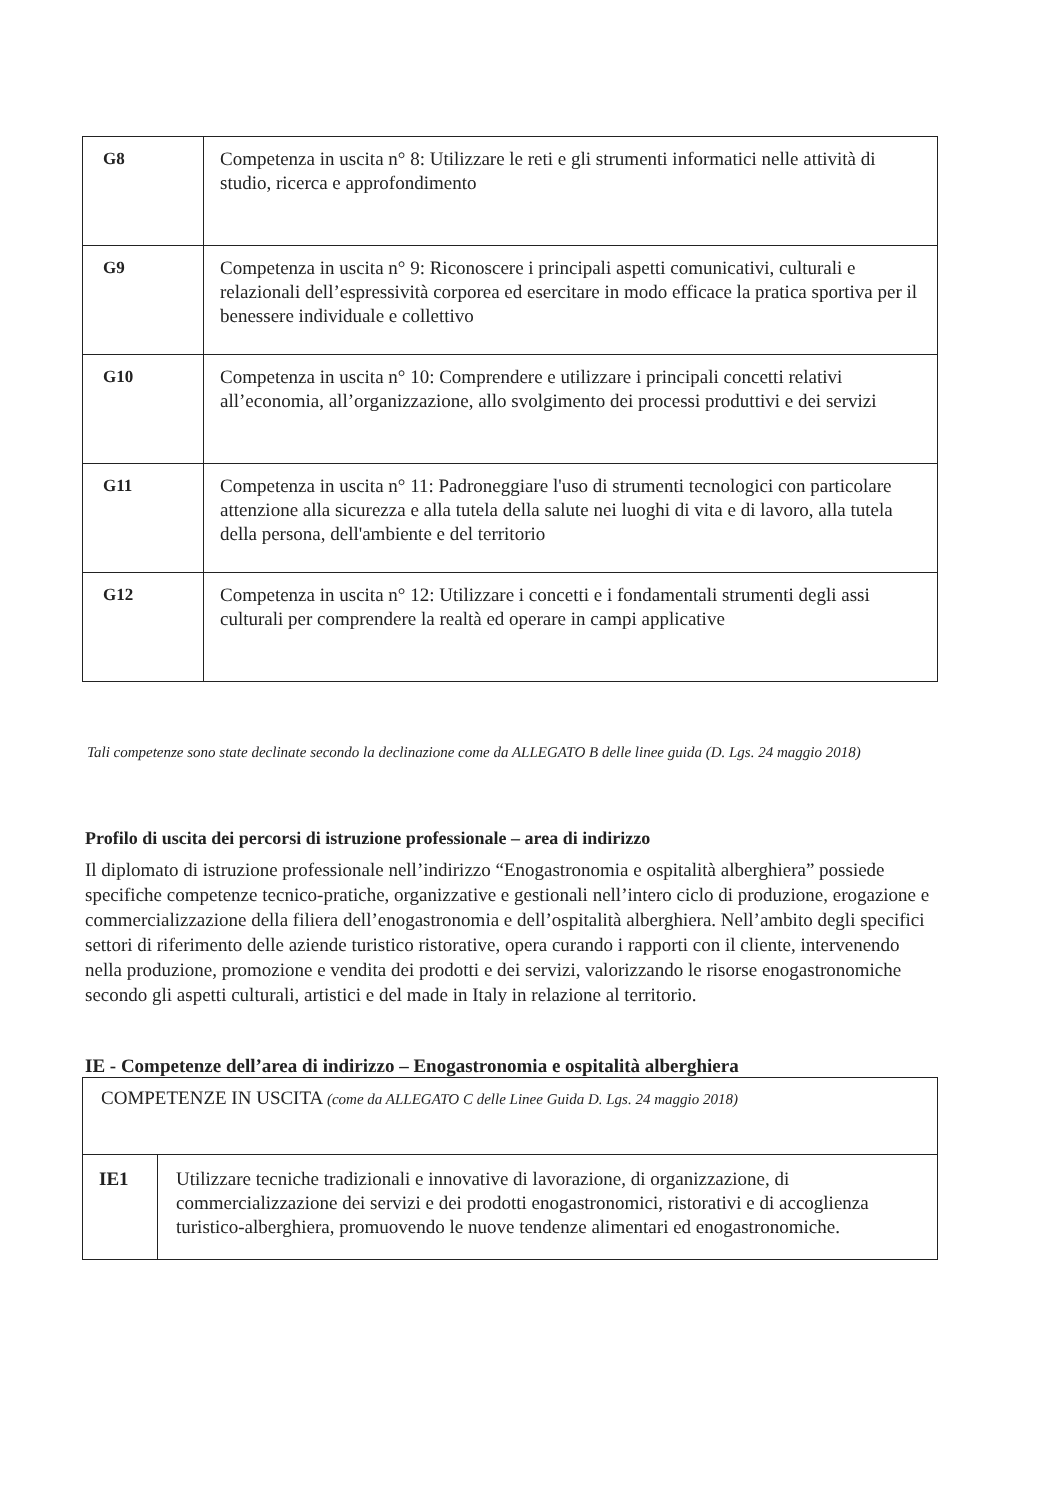| G8 | Competenza in uscita n° 8: Utilizzare le reti e gli strumenti informatici nelle attività di studio, ricerca e approfondimento |
| G9 | Competenza in uscita n° 9: Riconoscere i principali aspetti comunicativi, culturali e relazionali dell’espressività corporea ed esercitare in modo efficace la pratica sportiva per il benessere individuale e collettivo |
| G10 | Competenza in uscita n° 10: Comprendere e utilizzare i principali concetti relativi all’economia, all’organizzazione, allo svolgimento dei processi produttivi e dei servizi |
| G11 | Competenza in uscita n° 11: Padroneggiare l'uso di strumenti tecnologici con particolare attenzione alla sicurezza e alla tutela della salute nei luoghi di vita e di lavoro, alla tutela della persona, dell'ambiente e del territorio |
| G12 | Competenza in uscita n° 12: Utilizzare i concetti e i fondamentali strumenti degli assi culturali per comprendere la realtà ed operare in campi applicative |
Tali competenze sono state declinate secondo la declinazione come da ALLEGATO B delle linee guida (D. Lgs. 24 maggio 2018)
Profilo di uscita dei percorsi di istruzione professionale – area di indirizzo
Il diplomato di istruzione professionale nell’indirizzo “Enogastronomia e ospitalità alberghiera” possiede specifiche competenze tecnico-pratiche, organizzative e gestionali nell’intero ciclo di produzione, erogazione e commercializzazione della filiera dell’enogastronomia e dell’ospitalità alberghiera. Nell’ambito degli specifici settori di riferimento delle aziende turistico ristorative, opera curando i rapporti con il cliente, intervenendo nella produzione, promozione e vendita dei prodotti e dei servizi, valorizzando le risorse enogastronomiche secondo gli aspetti culturali, artistici e del made in Italy in relazione al territorio.
IE - Competenze dell’area di indirizzo – Enogastronomia e ospitalità alberghiera
| COMPETENZE IN USCITA (come da ALLEGATO C delle Linee Guida D. Lgs. 24 maggio 2018) | |
| IE1 | Utilizzare tecniche tradizionali e innovative di lavorazione, di organizzazione, di commercializzazione dei servizi e dei prodotti enogastronomici, ristorativi e di accoglienza turistico-alberghiera, promuovendo le nuove tendenze alimentari ed enogastronomiche. |